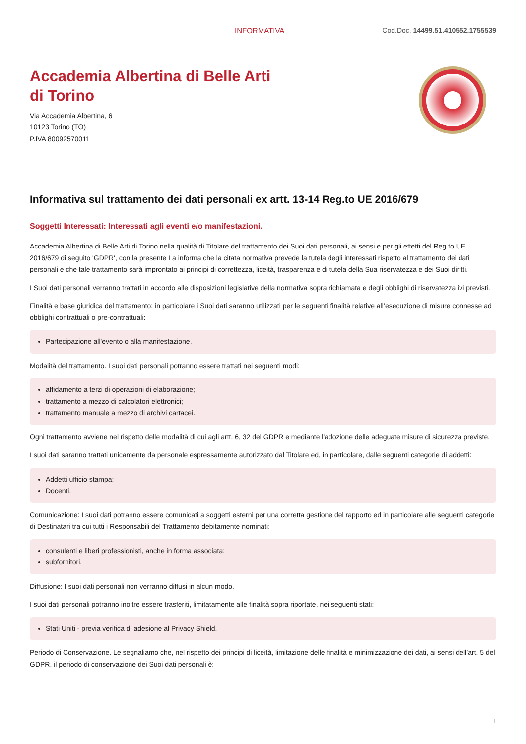INFORMATIVA Cod.Doc. 14499.51.410552.1755539
Accademia Albertina di Belle Arti di Torino
Via Accademia Albertina, 6
10123 Torino (TO)
P.IVA 80092570011
Informativa sul trattamento dei dati personali ex artt. 13-14 Reg.to UE 2016/679
Soggetti Interessati: Interessati agli eventi e/o manifestazioni.
Accademia Albertina di Belle Arti di Torino nella qualità di Titolare del trattamento dei Suoi dati personali, ai sensi e per gli effetti del Reg.to UE 2016/679 di seguito 'GDPR', con la presente La informa che la citata normativa prevede la tutela degli interessati rispetto al trattamento dei dati personali e che tale trattamento sarà improntato ai principi di correttezza, liceità, trasparenza e di tutela della Sua riservatezza e dei Suoi diritti.
I Suoi dati personali verranno trattati in accordo alle disposizioni legislative della normativa sopra richiamata e degli obblighi di riservatezza ivi previsti.
Finalità e base giuridica del trattamento: in particolare i Suoi dati saranno utilizzati per le seguenti finalità relative all’esecuzione di misure connesse ad obblighi contrattuali o pre-contrattuali:
Partecipazione all'evento o alla manifestazione.
Modalità del trattamento. I suoi dati personali potranno essere trattati nei seguenti modi:
affidamento a terzi di operazioni di elaborazione;
trattamento a mezzo di calcolatori elettronici;
trattamento manuale a mezzo di archivi cartacei.
Ogni trattamento avviene nel rispetto delle modalità di cui agli artt. 6, 32 del GDPR e mediante l'adozione delle adeguate misure di sicurezza previste.
I suoi dati saranno trattati unicamente da personale espressamente autorizzato dal Titolare ed, in particolare, dalle seguenti categorie di addetti:
Addetti ufficio stampa;
Docenti.
Comunicazione: I suoi dati potranno essere comunicati a soggetti esterni per una corretta gestione del rapporto ed in particolare alle seguenti categorie di Destinatari tra cui tutti i Responsabili del Trattamento debitamente nominati:
consulenti e liberi professionisti, anche in forma associata;
subfornitori.
Diffusione: I suoi dati personali non verranno diffusi in alcun modo.
I suoi dati personali potranno inoltre essere trasferiti, limitatamente alle finalità sopra riportate, nei seguenti stati:
Stati Uniti - previa verifica di adesione al Privacy Shield.
Periodo di Conservazione. Le segnaliamo che, nel rispetto dei principi di liceità, limitazione delle finalità e minimizzazione dei dati, ai sensi dell’art. 5 del GDPR, il periodo di conservazione dei Suoi dati personali è:
1